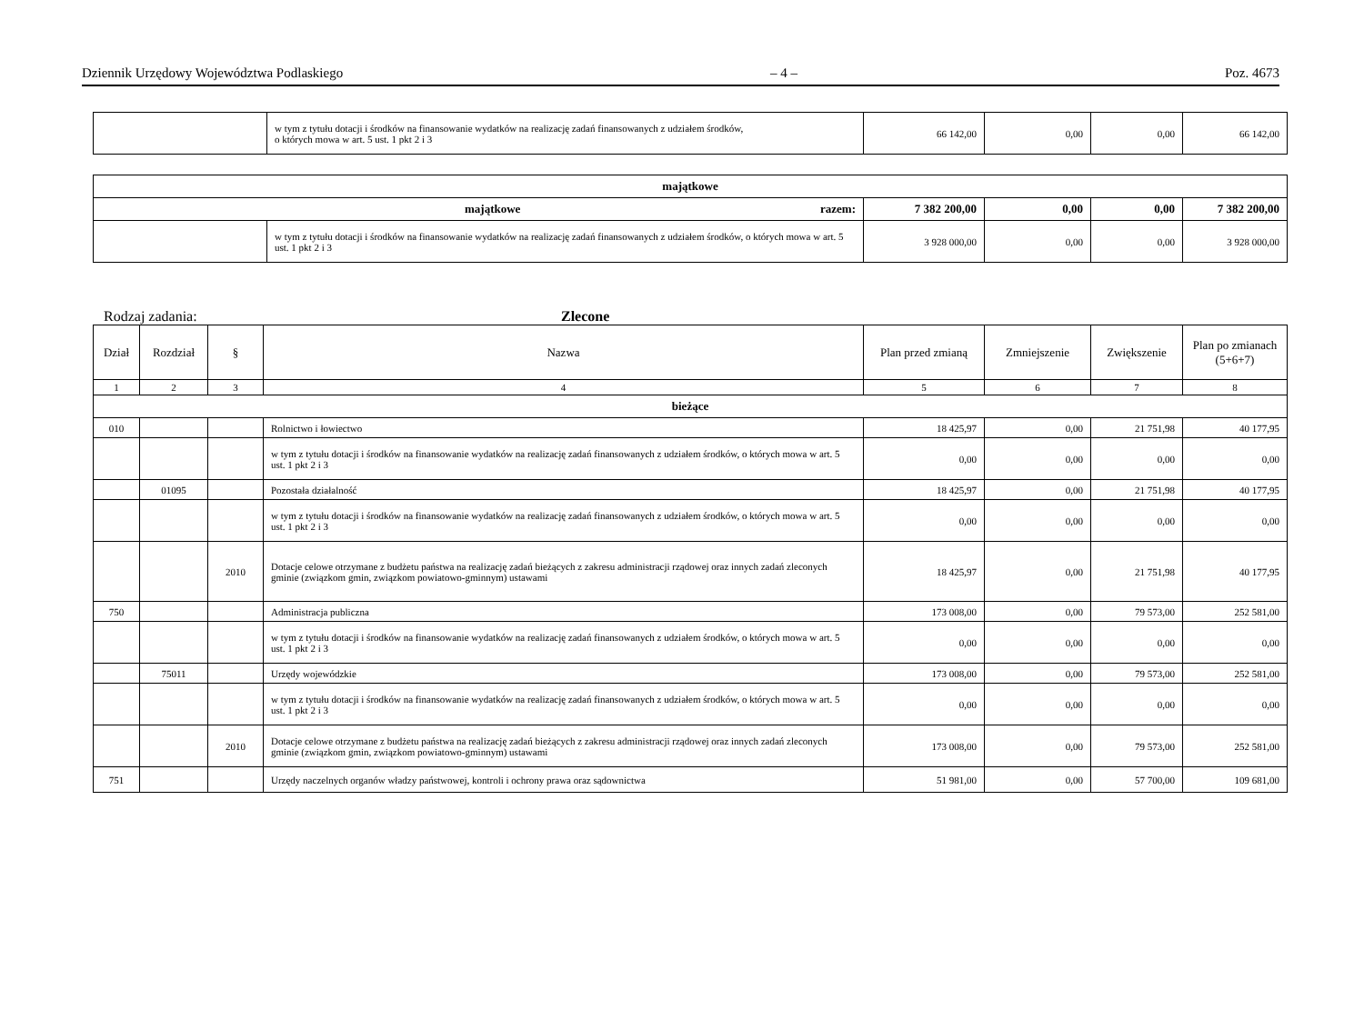Dziennik Urzędowy Województwa Podlaskiego – 4 – Poz. 4673
| | w tym z tytułu dotacji i środków na finansowanie wydatków na realizację zadań finansowanych z udziałem środków, o których mowa w art. 5 ust. 1 pkt 2 i 3 | 66 142,00 | 0,00 | 0,00 | 66 142,00 |
| majątkowe | | | | | |
| majątkowe razem: | | 7 382 200,00 | 0,00 | 0,00 | 7 382 200,00 |
| | w tym z tytułu dotacji i środków na finansowanie wydatków na realizację zadań finansowanych z udziałem środków, o których mowa w art. 5 ust. 1 pkt 2 i 3 | 3 928 000,00 | 0,00 | 0,00 | 3 928 000,00 |
Rodzaj zadania: Zlecone
| Dział | Rozdział | § | Nazwa | Plan przed zmianą | Zmniejszenie | Zwiększenie | Plan po zmianach (5+6+7) |
| --- | --- | --- | --- | --- | --- | --- | --- |
| 1 | 2 | 3 | 4 | 5 | 6 | 7 | 8 |
| bieżące | | | | | | | |
| 010 | | | Rolnictwo i łowiectwo | 18 425,97 | 0,00 | 21 751,98 | 40 177,95 |
| | | | w tym z tytułu dotacji i środków na finansowanie wydatków na realizację zadań finansowanych z udziałem środków, o których mowa w art. 5 ust. 1 pkt 2 i 3 | 0,00 | 0,00 | 0,00 | 0,00 |
| | 01095 | | Pozostała działalność | 18 425,97 | 0,00 | 21 751,98 | 40 177,95 |
| | | | w tym z tytułu dotacji i środków na finansowanie wydatków na realizację zadań finansowanych z udziałem środków, o których mowa w art. 5 ust. 1 pkt 2 i 3 | 0,00 | 0,00 | 0,00 | 0,00 |
| | | 2010 | Dotacje celowe otrzymane z budżetu państwa na realizację zadań bieżących z zakresu administracji rządowej oraz innych zadań zleconych gminie (związkom gmin, związkom powiatowo-gminnym) ustawami | 18 425,97 | 0,00 | 21 751,98 | 40 177,95 |
| 750 | | | Administracja publiczna | 173 008,00 | 0,00 | 79 573,00 | 252 581,00 |
| | | | w tym z tytułu dotacji i środków na finansowanie wydatków na realizację zadań finansowanych z udziałem środków, o których mowa w art. 5 ust. 1 pkt 2 i 3 | 0,00 | 0,00 | 0,00 | 0,00 |
| | 75011 | | Urzędy wojewódzkie | 173 008,00 | 0,00 | 79 573,00 | 252 581,00 |
| | | | w tym z tytułu dotacji i środków na finansowanie wydatków na realizację zadań finansowanych z udziałem środków, o których mowa w art. 5 ust. 1 pkt 2 i 3 | 0,00 | 0,00 | 0,00 | 0,00 |
| | | 2010 | Dotacje celowe otrzymane z budżetu państwa na realizację zadań bieżących z zakresu administracji rządowej oraz innych zadań zleconych gminie (związkom gmin, związkom powiatowo-gminnym) ustawami | 173 008,00 | 0,00 | 79 573,00 | 252 581,00 |
| 751 | | | Urzędy naczelnych organów władzy państwowej, kontroli i ochrony prawa oraz sądownictwa | 51 981,00 | 0,00 | 57 700,00 | 109 681,00 |